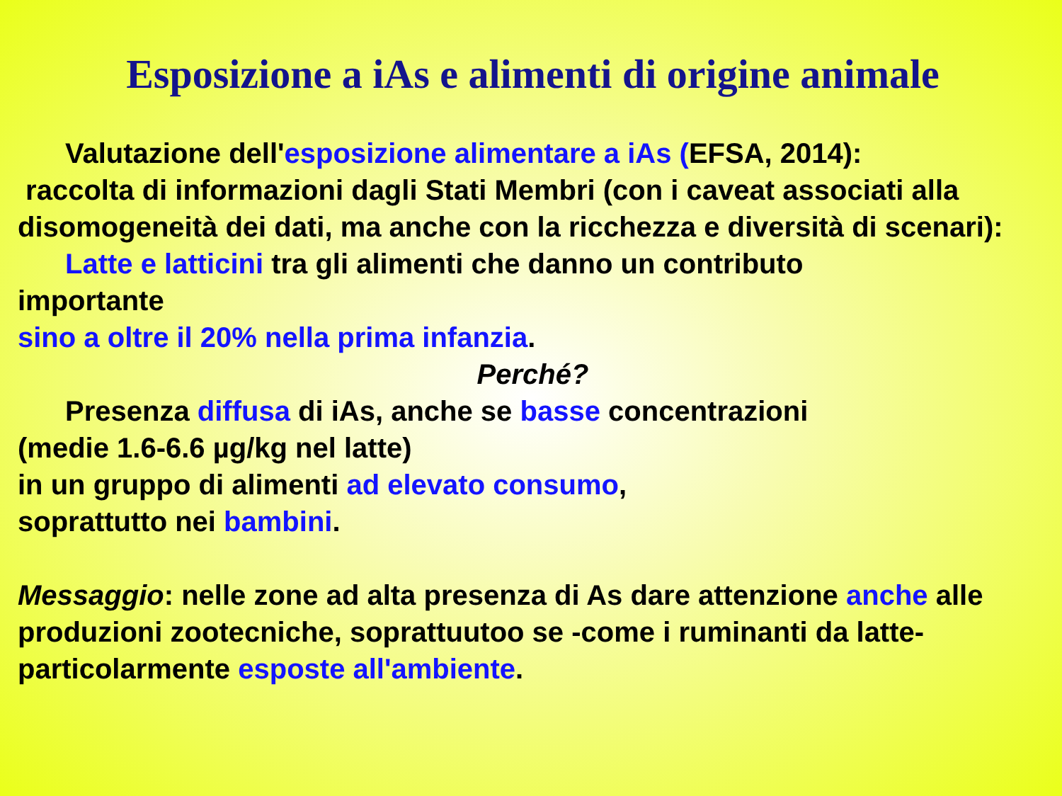Esposizione a iAs e alimenti di origine animale
Valutazione dell'esposizione alimentare a iAs (EFSA, 2014):
raccolta di informazioni dagli Stati Membri (con i caveat associati alla disomogeneità dei dati, ma anche con la ricchezza e diversità di scenari):
Latte e latticini tra gli alimenti che danno un contributo
importante
sino a oltre il 20% nella prima infanzia.
Perché?
Presenza diffusa di iAs, anche se basse concentrazioni
(medie 1.6-6.6 µg/kg nel latte)
in un gruppo di alimenti ad elevato consumo,
soprattutto nei bambini.
Messaggio: nelle zone ad alta presenza di As dare attenzione anche alle produzioni zootecniche, soprattuutoo se -come i ruminanti da latte- particolarmente esposte all'ambiente.